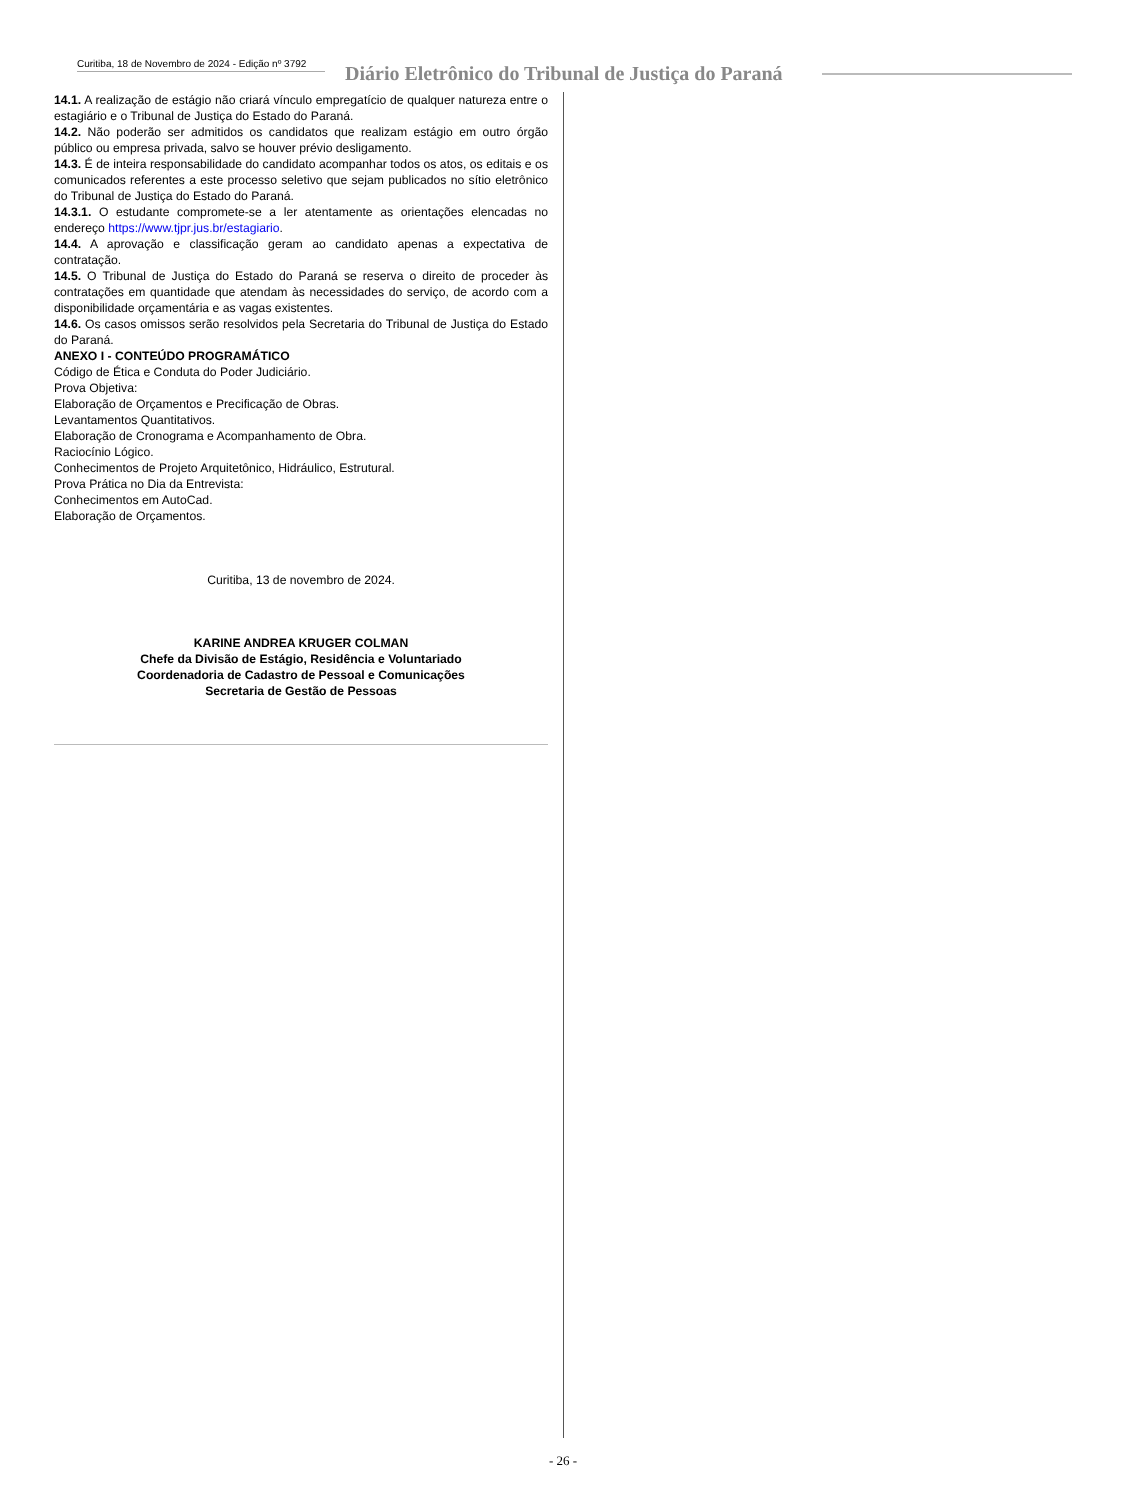Curitiba, 18 de Novembro de 2024 - Edição nº 3792
Diário Eletrônico do Tribunal de Justiça do Paraná
14.1. A realização de estágio não criará vínculo empregatício de qualquer natureza entre o estagiário e o Tribunal de Justiça do Estado do Paraná.
14.2. Não poderão ser admitidos os candidatos que realizam estágio em outro órgão público ou empresa privada, salvo se houver prévio desligamento.
14.3. É de inteira responsabilidade do candidato acompanhar todos os atos, os editais e os comunicados referentes a este processo seletivo que sejam publicados no sítio eletrônico do Tribunal de Justiça do Estado do Paraná.
14.3.1. O estudante compromete-se a ler atentamente as orientações elencadas no endereço https://www.tjpr.jus.br/estagiario.
14.4. A aprovação e classificação geram ao candidato apenas a expectativa de contratação.
14.5. O Tribunal de Justiça do Estado do Paraná se reserva o direito de proceder às contratações em quantidade que atendam às necessidades do serviço, de acordo com a disponibilidade orçamentária e as vagas existentes.
14.6. Os casos omissos serão resolvidos pela Secretaria do Tribunal de Justiça do Estado do Paraná.
ANEXO I - CONTEÚDO PROGRAMÁTICO
Código de Ética e Conduta do Poder Judiciário.
Prova Objetiva:
Elaboração de Orçamentos e Precificação de Obras.
Levantamentos Quantitativos.
Elaboração de Cronograma e Acompanhamento de Obra.
Raciocínio Lógico.
Conhecimentos de Projeto Arquitetônico, Hidráulico, Estrutural.
Prova Prática no Dia da Entrevista:
Conhecimentos em AutoCad.
Elaboração de Orçamentos.
Curitiba, 13 de novembro de 2024.
KARINE ANDREA KRUGER COLMAN
Chefe da Divisão de Estágio, Residência e Voluntariado
Coordenadoria de Cadastro de Pessoal e Comunicações
Secretaria de Gestão de Pessoas
- 26 -